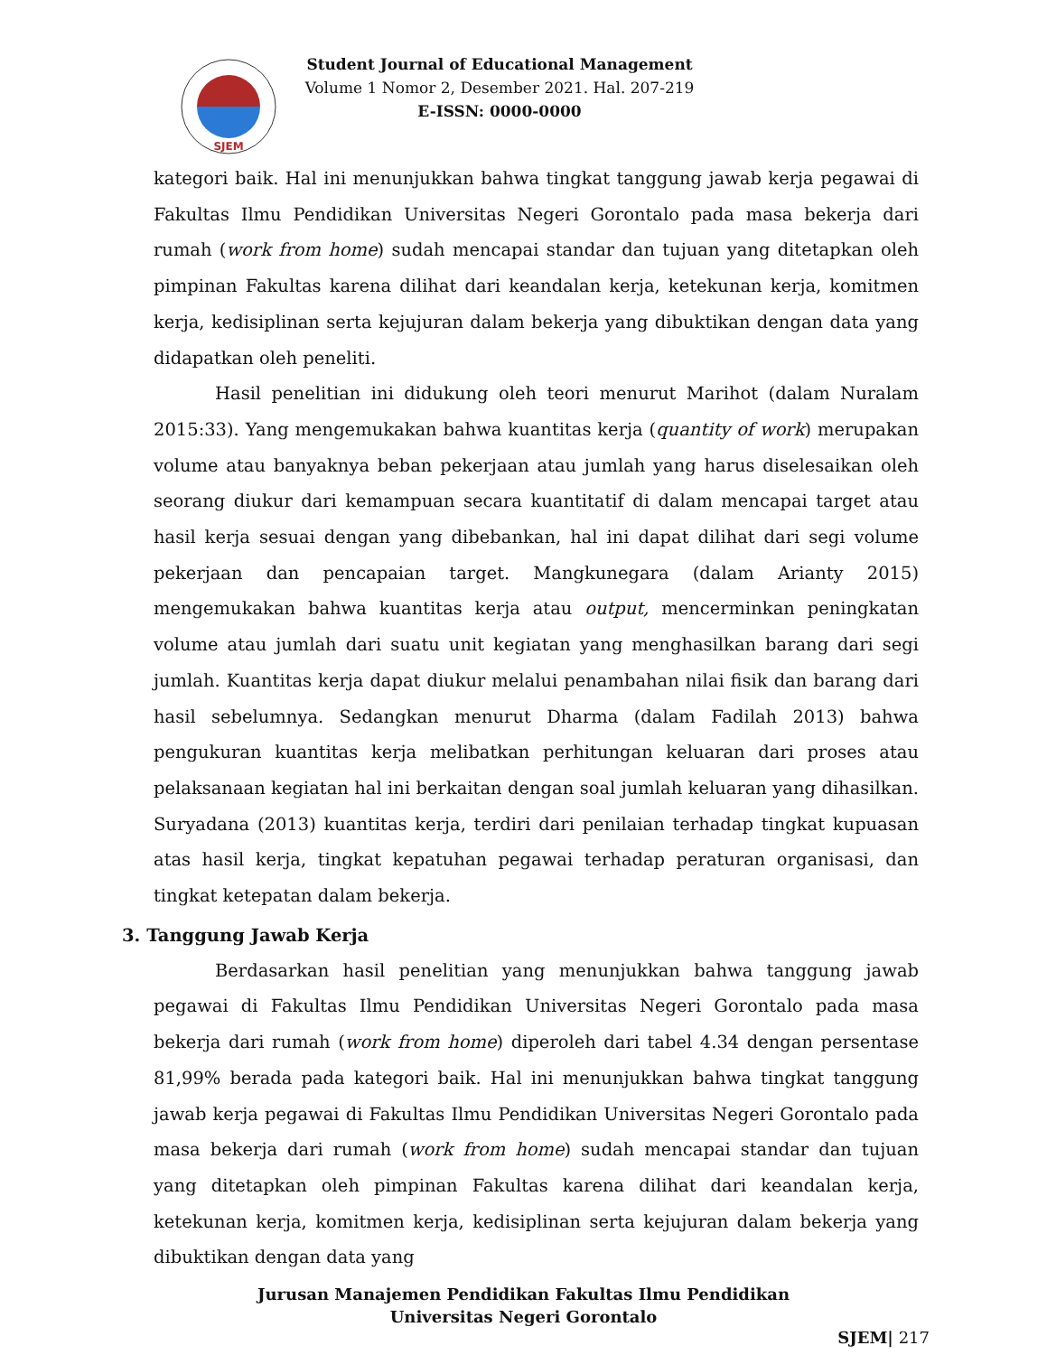SJEM
Student Journal of Educational Management
Volume 1 Nomor 2, Desember 2021. Hal. 207-219
E-ISSN: 0000-0000
kategori baik. Hal ini menunjukkan bahwa tingkat tanggung jawab kerja pegawai di Fakultas Ilmu Pendidikan Universitas Negeri Gorontalo pada masa bekerja dari rumah (work from home) sudah mencapai standar dan tujuan yang ditetapkan oleh pimpinan Fakultas karena dilihat dari keandalan kerja, ketekunan kerja, komitmen kerja, kedisiplinan serta kejujuran dalam bekerja yang dibuktikan dengan data yang didapatkan oleh peneliti.
Hasil penelitian ini didukung oleh teori menurut Marihot (dalam Nuralam 2015:33). Yang mengemukakan bahwa kuantitas kerja (quantity of work) merupakan volume atau banyaknya beban pekerjaan atau jumlah yang harus diselesaikan oleh seorang diukur dari kemampuan secara kuantitatif di dalam mencapai target atau hasil kerja sesuai dengan yang dibebankan, hal ini dapat dilihat dari segi volume pekerjaan dan pencapaian target. Mangkunegara (dalam Arianty 2015) mengemukakan bahwa kuantitas kerja atau output, mencerminkan peningkatan volume atau jumlah dari suatu unit kegiatan yang menghasilkan barang dari segi jumlah. Kuantitas kerja dapat diukur melalui penambahan nilai fisik dan barang dari hasil sebelumnya. Sedangkan menurut Dharma (dalam Fadilah 2013) bahwa pengukuran kuantitas kerja melibatkan perhitungan keluaran dari proses atau pelaksanaan kegiatan hal ini berkaitan dengan soal jumlah keluaran yang dihasilkan. Suryadana (2013) kuantitas kerja, terdiri dari penilaian terhadap tingkat kupuasan atas hasil kerja, tingkat kepatuhan pegawai terhadap peraturan organisasi, dan tingkat ketepatan dalam bekerja.
3. Tanggung Jawab Kerja
Berdasarkan hasil penelitian yang menunjukkan bahwa tanggung jawab pegawai di Fakultas Ilmu Pendidikan Universitas Negeri Gorontalo pada masa bekerja dari rumah (work from home) diperoleh dari tabel 4.34 dengan persentase 81,99% berada pada kategori baik. Hal ini menunjukkan bahwa tingkat tanggung jawab kerja pegawai di Fakultas Ilmu Pendidikan Universitas Negeri Gorontalo pada masa bekerja dari rumah (work from home) sudah mencapai standar dan tujuan yang ditetapkan oleh pimpinan Fakultas karena dilihat dari keandalan kerja, ketekunan kerja, komitmen kerja, kedisiplinan serta kejujuran dalam bekerja yang dibuktikan dengan data yang
Jurusan Manajemen Pendidikan Fakultas Ilmu Pendidikan
Universitas Negeri Gorontalo
SJEM| 217